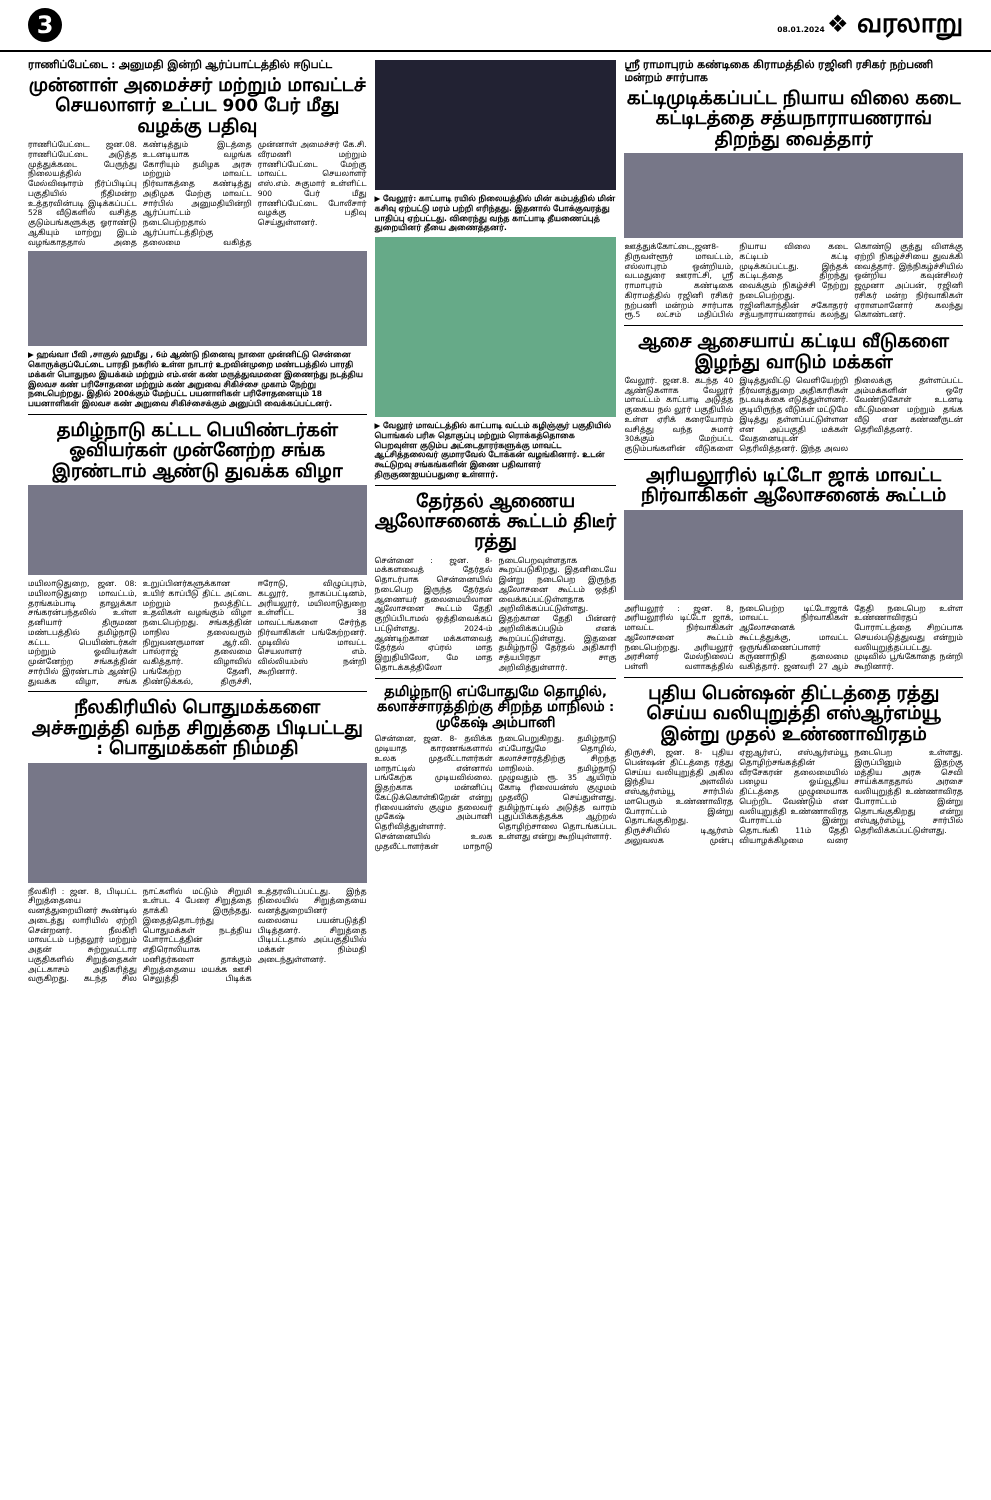3
08.01.2024 ❖ வரலாறு
ராணிப்பேட்டை : அனுமதி இன்றி ஆர்ப்பாட்டத்தில் ஈடுபட்ட
முன்னாள் அமைச்சர் மற்றும் மாவட்டச் செயலாளர் உட்பட 900 பேர் மீது வழக்கு பதிவு
ராணிப்பேட்டை. ஜன.08. ராணிப்பேட்டை அடுத்த முத்துக்கடை பேருந்து நிலையத்தில் மேல்விஷாரம் நீர்ப்பிடிப்பு பகுதியில் நீதிமன்ற உத்தரவின்படி இடிக்கப்பட்ட 528 வீடுகளில் வசித்த குடும்பங்களுக்கு ஓராண்டு ஆகியும் மாற்று இடம் வழங்காததால் அதை கண்டித்தும் இடத்தை உடனடியாக வழங்க கோரியும் தமிழக அரசு மற்றும் மாவட்ட நிர்வாகத்தை கண்டித்து அதிமுக மேற்கு மாவட்ட சார்பில் அனுமதியின்றி ஆர்ப்பாட்டம் நடைபெற்றதால் ஆர்ப்பாட்டத்திற்கு தலைமை வகித்த முன்னாள் அமைச்சர் கே.சி. வீரமணி மற்றும் ராணிப்பேட்டை மேற்கு மாவட்ட செயலாளர் எஸ்.எம். சுகுமார் உள்ளிட்ட 900 பேர் மீது ராணிப்பேட்டை போலீசார் வழக்கு பதிவு செய்துள்ளனர்.
▶ ஹவ்வா பீவி ,சாகுல் ஹமீது , 6ம் ஆண்டு நினைவு நாளை முன்னிட்டு சென்னை கொருக்குப்பேட்டை பாரதி நகரில் உள்ள நாடார் உறவின்முறை மண்டபத்தில் பாரதி மக்கள் பொதுநல இயக்கம் மற்றும் எம்.என் கண் மருத்துவமனை இணைந்து நடத்திய இலவச கண் பரிசோதனை மற்றும் கண் அறுவை சிகிச்சை முகாம் நேற்று நடைபெற்றது. இதில் 200க்கும் மேற்பட்ட பயனாளிகள் பரிசோதனையும் 18 பயனாளிகள் இலவச கண் அறுவை சிகிச்சைக்கும் அனுப்பி வைக்கப்பட்டனர்.
தமிழ்நாடு கட்டட பெயிண்டர்கள் ஓவியர்கள் முன்னேற்ற சங்க இரண்டாம் ஆண்டு துவக்க விழா
மயிலாடுதுறை, ஜன. 08: மயிலாடுதுறை மாவட்டம், தரங்கம்பாடி தாலுக்கா சங்கரன்பந்தலில் உள்ள தனியார் திருமண மண்டபத்தில் தமிழ்நாடு கட்டட பெயிண்டர்கள் மற்றும் ஓவியர்கள் முன்னேற்ற சங்கத்தின் சார்பில் இரண்டாம் ஆண்டு துவக்க விழா, சங்க உறுப்பினர்களுக்கான உயிர் காப்பீடு திட்ட அட்டை மற்றும் நலத்திட்ட உதவிகள் வழங்கும் விழா நடைபெற்றது. சங்கத்தின் மாநில தலைவரும் நிறுவனருமான ஆர்.வி. பால்ராஜ் தலைமை வகித்தார். விழாவில் பங்கேற்ற தேனி, திண்டுக்கல், திருச்சி, ஈரோடு, விழுப்புரம், கடலூர், நாகப்பட்டினம், அரியலூர், மயிலாடுதுறை உள்ளிட்ட 38 மாவட்டங்களை சேர்ந்த நிர்வாகிகள் பங்கேற்றனர். முடிவில் மாவட்ட செயலாளர் எம். வில்லியம்ஸ் நன்றி கூறினார்.
நீலகிரியில் பொதுமக்களை அச்சுறுத்தி வந்த சிறுத்தை பிடிபட்டது : பொதுமக்கள் நிம்மதி
நீலகிரி : ஜன. 8, பிடிபட்ட சிறுத்தையை வனத்துறையினர் கூண்டில் அடைத்து லாரியில் ஏற்றி சென்றனர். நீலகிரி மாவட்டம் பந்தலூர் மற்றும் அதன் சுற்றுவட்டார பகுதிகளில் சிறுத்தைகள் அட்டகாசம் அதிகரித்து வருகிறது. கடந்த சில நாட்களில் மட்டும் சிறுமி உள்பட 4 பேரை சிறுத்தை தாக்கி இருந்தது. இதைத்தொடர்ந்து பொதுமக்கள் நடத்திய போராட்டத்தின் எதிரொலியாக மனிதர்களை தாக்கும் சிறுத்தையை மயக்க ஊசி செலுத்தி பிடிக்க உத்தரவிடப்பட்டது. இந்த நிலையில் சிறுத்தையை வனத்துறையினர் வலையை பயன்படுத்தி பிடித்தனர். சிறுத்தை பிடிபட்டதால் அப்பகுதியில் மக்கள் நிம்மதி அடைந்துள்ளனர்.
▶ வேலூர்: காட்பாடி ரயில் நிலையத்தில் மின் கம்பத்தில் மின் கசிவு ஏற்பட்டு மரம் பற்றி எரிந்தது. இதனால் போக்குவரத்து பாதிப்பு ஏற்பட்டது. விரைந்து வந்த காட்பாடி தீயணைப்புத் துறையினர் தீயை அணைத்தனர்.
▶ வேலூர் மாவட்டத்தில் காட்பாடி வட்டம் கழிஞ்சூர் பகுதியில் பொங்கல் பரிசு தொகுப்பு மற்றும் ரொக்கத்தொகை பெறவுள்ள குடும்ப அட்டைதாரர்களுக்கு மாவட்ட ஆட்சித்தலைவர் குமாரவேல் டோக்கன் வழங்கினார். உடன் கூட்டுறவு சங்கங்களின் இணை பதிவாளர் திருகுணஐயப்பதுரை உள்ளார்.
தேர்தல் ஆணைய ஆலோசனைக் கூட்டம் திடீர் ரத்து
சென்னை : ஜன. 8- மக்களவைத் தேர்தல் தொடர்பாக சென்னையில் நடைபெற இருந்த தேர்தல் ஆணையர் தலைமையிலான ஆலோசனை கூட்டம் தேதி குறிப்பிடாமல் ஒத்திவைக்கப் பட்டுள்ளது. 2024-ம் ஆண்டிற்கான மக்களவைத் தேர்தல் ஏப்ரல் மாத இறுதியிலோ, மே மாத தொடக்கத்திலோ நடைபெறவுள்ளதாக கூறப்படுகிறது. இதனிடையே இன்று நடைபெற இருந்த ஆலோசனை கூட்டம் ஒத்தி வைக்கப்பட்டுள்ளதாக அறிவிக்கப்பட்டுள்ளது. இதற்கான தேதி பின்னர் அறிவிக்கப்படும் எனக் கூறப்பட்டுள்ளது. இதனை தமிழ்நாடு தேர்தல் அதிகாரி சத்யபிரதா சாகு அறிவித்துள்ளார்.
தமிழ்நாடு எப்போதுமே தொழில், கலாச்சாரத்திற்கு சிறந்த மாநிலம் : முகேஷ் அம்பானி
சென்னை, ஜன. 8- தவிக்க முடியாத காரணங்களால் உலக முதலீட்டாளர்கள் மாநாட்டில் என்னால் பங்கேற்க முடியவில்லை. இதற்காக மன்னிப்பு கேட்டுக்கொள்கிறேன் என்று ரிலையன்ஸ் குழும தலைவர் முகேஷ் அம்பானி தெரிவித்துள்ளார். சென்னையில் உலக முதலீட்டாளர்கள் மாநாடு நடைபெறுகிறது. தமிழ்நாடு எப்போதுமே தொழில், கலாச்சாரத்திற்கு சிறந்த மாநிலம். தமிழ்நாடு முழுவதும் ரூ. 35 ஆயிரம் கோடி ரிலையன்ஸ் குழுமம் முதலீடு செய்துள்ளது. தமிழ்நாட்டில் அடுத்த வாரம் புதுப்பிக்கத்தக்க ஆற்றல் தொழிற்சாலை தொடங்கப்பட உள்ளது என்று கூறியுள்ளார்.
ஸ்ரீ ராமாபுரம் கண்டிகை கிராமத்தில் ரஜினி ரசிகர் நற்பணி மன்றம் சார்பாக
கட்டிமுடிக்கப்பட்ட நியாய விலை கடை கட்டிடத்தை சத்யநாராயணராவ் திறந்து வைத்தார்
ஊத்துக்கோட்டை,ஜன8- திருவள்ளூர் மாவட்டம், எல்லாபுரம் ஒன்றியம், வடமதுரை ஊராட்சி, ஸ்ரீ ராமாபுரம் கண்டிகை கிராமத்தில் ரஜினி ரசிகர் நற்பணி மன்றம் சார்பாக ரூ.5 லட்சம் மதிப்பில் நியாய விலை கடை கட்டிடம் கட்டி முடிக்கப்பட்டது. இந்தக் கட்டிடத்தை திறந்து வைக்கும் நிகழ்ச்சி நேற்று நடைபெற்றது. ரஜினிகாந்தின் சகோதரர் சத்யநாராயணராவ் கலந்து கொண்டு குத்து விளக்கு ஏற்றி நிகழ்ச்சியை துவக்கி வைத்தார். இந்நிகழ்ச்சியில் ஒன்றிய கவுன்சிலர் ஜமுனா அப்பன், ரஜினி ரசிகர் மன்ற நிர்வாகிகள் ஏராளமானோர் கலந்து கொண்டனர்.
ஆசை ஆசையாய் கட்டிய வீடுகளை இழந்து வாடும் மக்கள்
வேலூர். ஜன.8. கடந்த 40 ஆண்டுகளாக வேலூர் மாவட்டம் காட்பாடி அடுத்த குகைய நல் லூர் பகுதியில் உள்ள ஏரிக் கரையோரம் வசித்து வந்த சுமார் 30க்கும் மேற்பட்ட குடும்பங்களின் வீடுகளை இடித்துவிட்டு வெளியேற்றி நீர்வளத்துறை அதிகாரிகள் நடவடிக்கை எடுத்துள்ளனர். குடியிருந்த வீடுகள் மட்டுமே இடித்து தள்ளப்பட்டுள்ளன என அப்பகுதி மக்கள் வேதனையுடன் தெரிவித்தனர். இந்த அவல நிலைக்கு தள்ளப்பட்ட அம்மக்களின் ஒரே வேண்டுகோள் உடனடி வீட்டுமனை மற்றும் தங்க வீடு என கண்ணீருடன் தெரிவித்தனர்.
அரியலூரில் டிட்டோ ஜாக் மாவட்ட நிர்வாகிகள் ஆலோசனைக் கூட்டம்
அரியலூர் : ஜன. 8, அரியலூரில் டிட்டோ ஜாக், மாவட்ட நிர்வாகிகள் ஆலோசனை கூட்டம் நடைபெற்றது. அரியலூர் அரசினர் மேல்நிலைப் பள்ளி வளாகத்தில் நடைபெற்ற டிட்டோஜாக் மாவட்ட நிர்வாகிகள் ஆலோசனைக் கூட்டத்துக்கு, மாவட்ட ஒருங்கிணைப்பாளர் கருணாநிதி தலைமை வகித்தார். ஜனவரி 27 ஆம் தேதி நடைபெற உள்ள உண்ணாவிரதப் போராட்டத்தை சிறப்பாக செயல்படுத்துவது என்றும் வலியுறுத்தப்பட்டது. முடிவில் பூங்கோதை நன்றி கூறினார்.
புதிய பென்ஷன் திட்டத்தை ரத்து செய்ய வலியுறுத்தி எஸ்ஆர்எம்யூ இன்று முதல் உண்ணாவிரதம்
திருச்சி, ஜன. 8- புதிய பென்ஷன் திட்டத்தை ரத்து செய்ய வலியுறுத்தி அகில இந்திய அளவில் எஸ்ஆர்எம்யூ சார்பில் மாபெரும் உண்ணாவிரத போராட்டம் இன்று தொடங்குகிறது. திருச்சியில் டிஆர்எம் அலுவலக முன்பு ஏஐஆர்எப், எஸ்ஆர்எம்யூ தொழிற்சங்கத்தின் வீரசேகரன் தலைமையில் பழைய ஓய்வூதிய திட்டத்தை முழுமையாக பெற்றிட வேண்டும் என வலியுறுத்தி உண்ணாவிரத போராட்டம் இன்று தொடங்கி 11ம் தேதி வியாழக்கிழமை வரை நடைபெற உள்ளது. இருப்பினும் இதற்கு மத்திய அரசு செவி சாய்க்காததால் அரசை வலியுறுத்தி உண்ணாவிரத போராட்டம் இன்று தொடங்குகிறது என்று எஸ்ஆர்எம்யூ சார்பில் தெரிவிக்கப்பட்டுள்ளது.